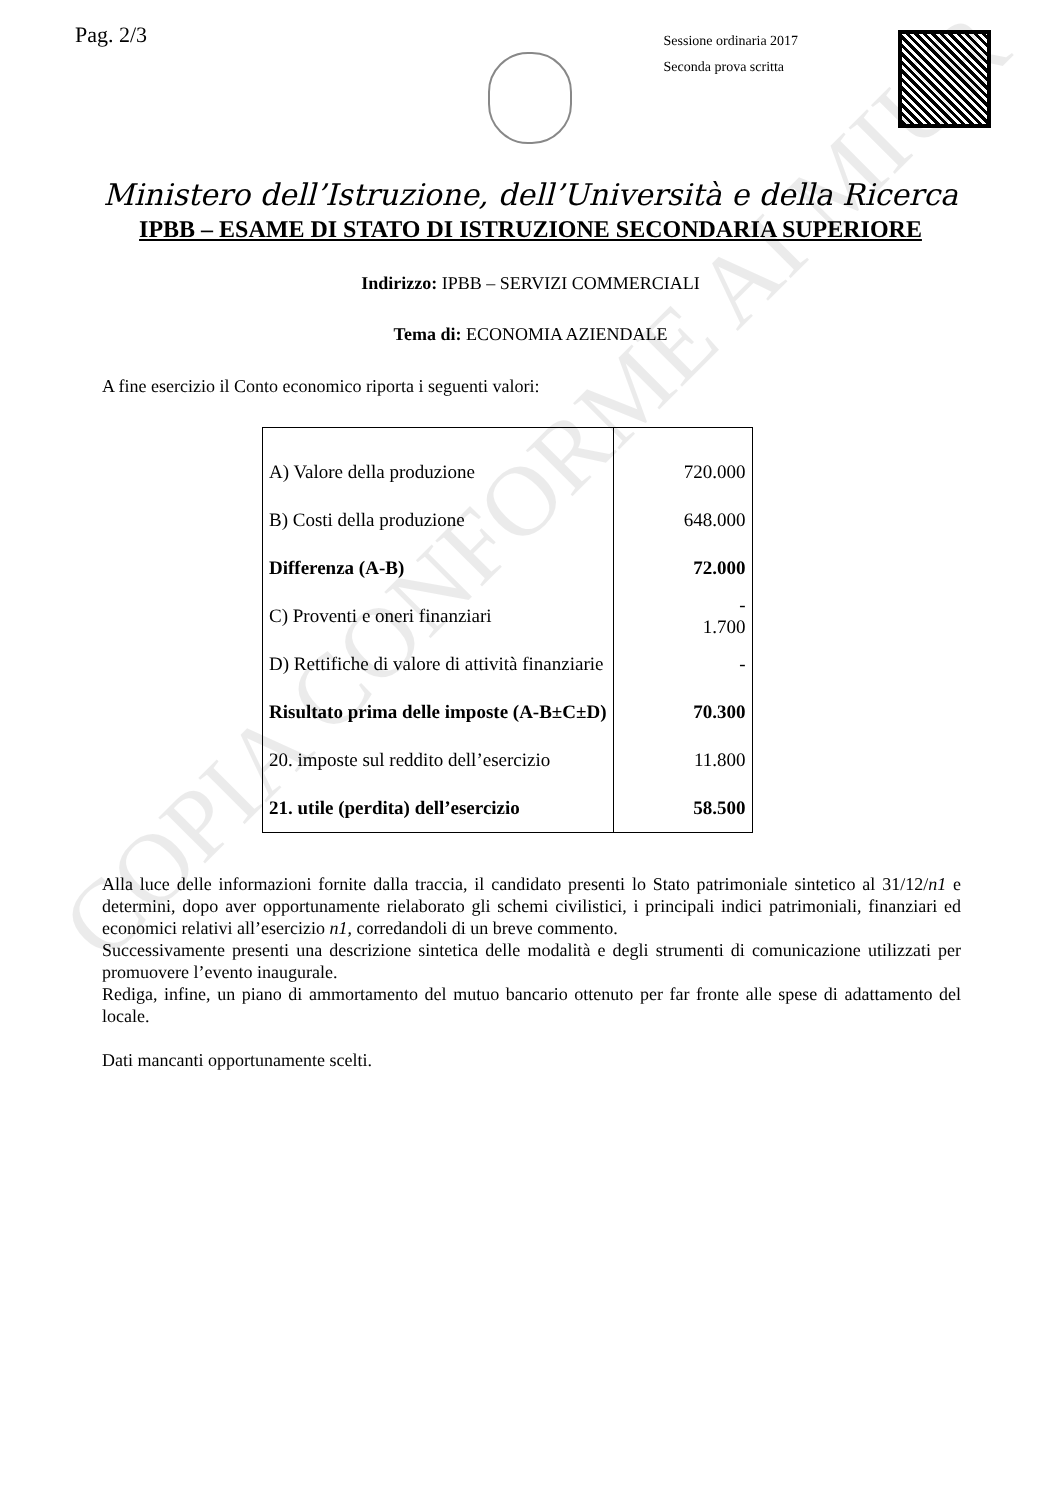Pag. 2/3
Sessione ordinaria 2017
Seconda prova scritta
Ministero dell’Istruzione, dell’Università e della Ricerca
IPBB – ESAME DI STATO DI ISTRUZIONE SECONDARIA SUPERIORE
Indirizzo: IPBB – SERVIZI COMMERCIALI
Tema di: ECONOMIA AZIENDALE
A fine esercizio il Conto economico riporta i seguenti valori:
| A) Valore della produzione | 720.000 |
| B) Costi della produzione | 648.000 |
| Differenza (A-B) | 72.000 |
| C) Proventi e oneri finanziari | - 1.700 |
| D) Rettifiche di valore di attività finanziarie | - |
| Risultato prima delle imposte (A-B±C±D) | 70.300 |
| 20. imposte sul reddito dell’esercizio | 11.800 |
| 21. utile (perdita) dell’esercizio | 58.500 |
Alla luce delle informazioni fornite dalla traccia, il candidato presenti lo Stato patrimoniale sintetico al 31/12/n1 e determini, dopo aver opportunamente rielaborato gli schemi civilistici, i principali indici patrimoniali, finanziari ed economici relativi all’esercizio n1, corredandoli di un breve commento.
Successivamente presenti una descrizione sintetica delle modalità e degli strumenti di comunicazione utilizzati per promuovere l’evento inaugurale.
Rediga, infine, un piano di ammortamento del mutuo bancario ottenuto per far fronte alle spese di adattamento del locale.
Dati mancanti opportunamente scelti.
COPIA CONFORME AI MIUR